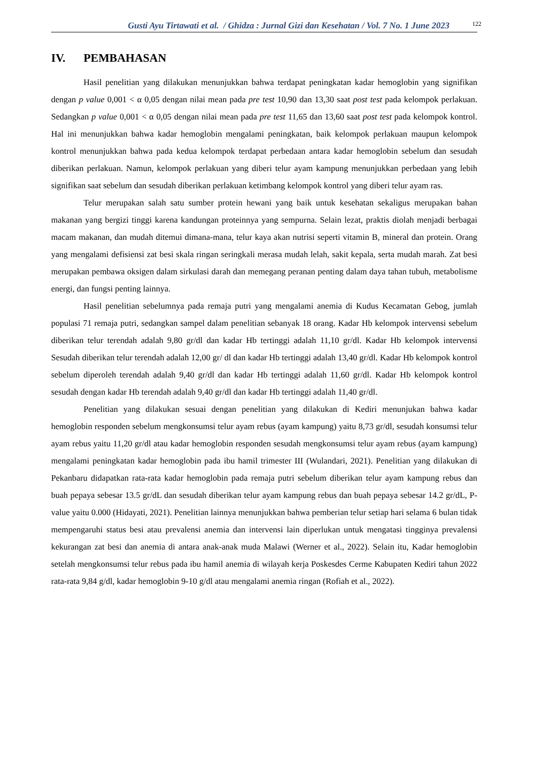Gusti Ayu Tirtawati et al. / Ghidza : Jurnal Gizi dan Kesehatan / Vol. 7 No. 1 June 2023 122
IV. PEMBAHASAN
Hasil penelitian yang dilakukan menunjukkan bahwa terdapat peningkatan kadar hemoglobin yang signifikan dengan p value 0,001 < α 0,05 dengan nilai mean pada pre test 10,90 dan 13,30 saat post test pada kelompok perlakuan. Sedangkan p value 0,001 < α 0,05 dengan nilai mean pada pre test 11,65 dan 13,60 saat post test pada kelompok kontrol. Hal ini menunjukkan bahwa kadar hemoglobin mengalami peningkatan, baik kelompok perlakuan maupun kelompok kontrol menunjukkan bahwa pada kedua kelompok terdapat perbedaan antara kadar hemoglobin sebelum dan sesudah diberikan perlakuan. Namun, kelompok perlakuan yang diberi telur ayam kampung menunjukkan perbedaan yang lebih signifikan saat sebelum dan sesudah diberikan perlakuan ketimbang kelompok kontrol yang diberi telur ayam ras.
Telur merupakan salah satu sumber protein hewani yang baik untuk kesehatan sekaligus merupakan bahan makanan yang bergizi tinggi karena kandungan proteinnya yang sempurna. Selain lezat, praktis diolah menjadi berbagai macam makanan, dan mudah ditemui dimana-mana, telur kaya akan nutrisi seperti vitamin B, mineral dan protein. Orang yang mengalami defisiensi zat besi skala ringan seringkali merasa mudah lelah, sakit kepala, serta mudah marah. Zat besi merupakan pembawa oksigen dalam sirkulasi darah dan memegang peranan penting dalam daya tahan tubuh, metabolisme energi, dan fungsi penting lainnya.
Hasil penelitian sebelumnya pada remaja putri yang mengalami anemia di Kudus Kecamatan Gebog, jumlah populasi 71 remaja putri, sedangkan sampel dalam penelitian sebanyak 18 orang. Kadar Hb kelompok intervensi sebelum diberikan telur terendah adalah 9,80 gr/dl dan kadar Hb tertinggi adalah 11,10 gr/dl. Kadar Hb kelompok intervensi Sesudah diberikan telur terendah adalah 12,00 gr/ dl dan kadar Hb tertinggi adalah 13,40 gr/dl. Kadar Hb kelompok kontrol sebelum diperoleh terendah adalah 9,40 gr/dl dan kadar Hb tertinggi adalah 11,60 gr/dl. Kadar Hb kelompok kontrol sesudah dengan kadar Hb terendah adalah 9,40 gr/dl dan kadar Hb tertinggi adalah 11,40 gr/dl.
Penelitian yang dilakukan sesuai dengan penelitian yang dilakukan di Kediri menunjukan bahwa kadar hemoglobin responden sebelum mengkonsumsi telur ayam rebus (ayam kampung) yaitu 8,73 gr/dl, sesudah konsumsi telur ayam rebus yaitu 11,20 gr/dl atau kadar hemoglobin responden sesudah mengkonsumsi telur ayam rebus (ayam kampung) mengalami peningkatan kadar hemoglobin pada ibu hamil trimester III (Wulandari, 2021). Penelitian yang dilakukan di Pekanbaru didapatkan rata-rata kadar hemoglobin pada remaja putri sebelum diberikan telur ayam kampung rebus dan buah pepaya sebesar 13.5 gr/dL dan sesudah diberikan telur ayam kampung rebus dan buah pepaya sebesar 14.2 gr/dL, P-value yaitu 0.000 (Hidayati, 2021). Penelitian lainnya menunjukkan bahwa pemberian telur setiap hari selama 6 bulan tidak mempengaruhi status besi atau prevalensi anemia dan intervensi lain diperlukan untuk mengatasi tingginya prevalensi kekurangan zat besi dan anemia di antara anak-anak muda Malawi (Werner et al., 2022). Selain itu, Kadar hemoglobin setelah mengkonsumsi telur rebus pada ibu hamil anemia di wilayah kerja Poskesdes Cerme Kabupaten Kediri tahun 2022 rata-rata 9,84 g/dl, kadar hemoglobin 9-10 g/dl atau mengalami anemia ringan (Rofiah et al., 2022).